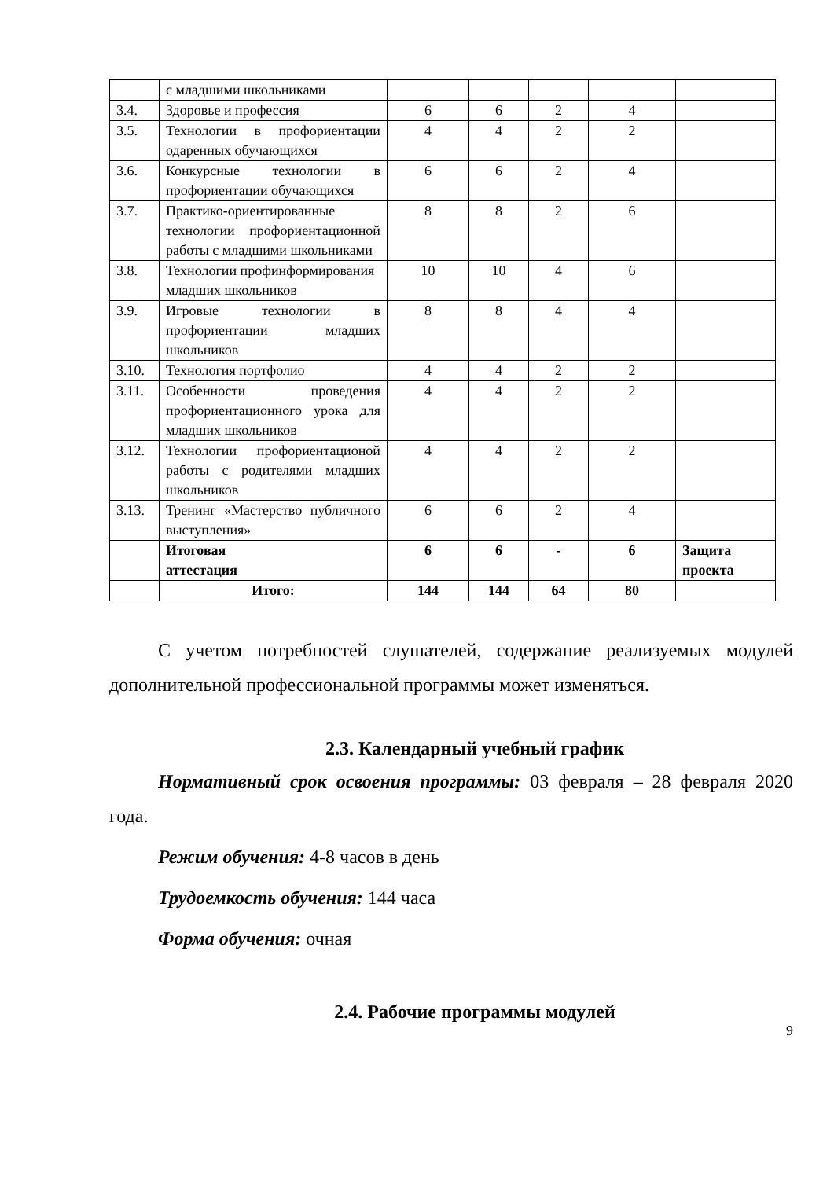| | с младшими школьниками | | | | | |
| 3.4. | Здоровье и профессия | 6 | 6 | 2 | 4 | |
| 3.5. | Технологии в профориентации одаренных обучающихся | 4 | 4 | 2 | 2 | |
| 3.6. | Конкурсные технологии в профориентации обучающихся | 6 | 6 | 2 | 4 | |
| 3.7. | Практико-ориентированные технологии профориентационной работы с младшими школьниками | 8 | 8 | 2 | 6 | |
| 3.8. | Технологии профинформирования младших школьников | 10 | 10 | 4 | 6 | |
| 3.9. | Игровые технологии в профориентации младших школьников | 8 | 8 | 4 | 4 | |
| 3.10. | Технология портфолио | 4 | 4 | 2 | 2 | |
| 3.11. | Особенности проведения профориентационного урока для младших школьников | 4 | 4 | 2 | 2 | |
| 3.12. | Технологии профориентационой работы с родителями младших школьников | 4 | 4 | 2 | 2 | |
| 3.13. | Тренинг «Мастерство публичного выступления» | 6 | 6 | 2 | 4 | |
| | Итоговая аттестация | 6 | 6 | - | 6 | Защита проекта |
| | Итого: | 144 | 144 | 64 | 80 | |
С учетом потребностей слушателей, содержание реализуемых модулей дополнительной профессиональной программы может изменяться.
2.3. Календарный учебный график
Нормативный срок освоения программы: 03 февраля – 28 февраля 2020 года.
Режим обучения: 4-8 часов в день
Трудоемкость обучения: 144 часа
Форма обучения: очная
2.4. Рабочие программы модулей
9